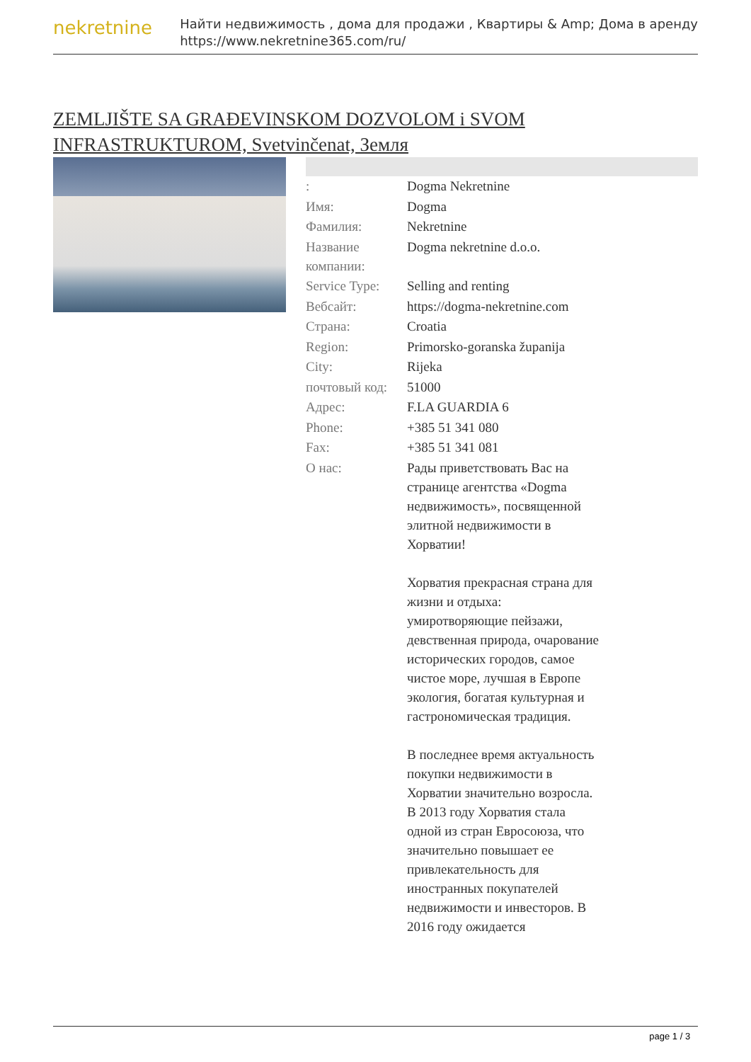nekretnine
Найти недвижимость , дома для продажи , Квартиры & Amp; Дома в аренду
https://www.nekretnine365.com/ru/
ZEMLJIŠTE SA GRAĐEVINSKOM DOZVOLOM i SVOM INFRASTRUKTUROM, Svetvinčenat, Земля
| : | Dogma Nekretnine |
| Имя: | Dogma |
| Фамилия: | Nekretnine |
| Название компании: | Dogma nekretnine d.o.o. |
| Service Type: | Selling and renting |
| Вебсайт: | https://dogma-nekretnine.com |
| Страна: | Croatia |
| Region: | Primorsko-goranska županija |
| City: | Rijeka |
| почтовый код: | 51000 |
| Адрес: | F.LA GUARDIA 6 |
| Phone: | +385 51 341 080 |
| Fax: | +385 51 341 081 |
| О нас: | Рады приветствовать Вас на странице агентства «Dogma недвижимость», посвященной элитной недвижимости в Хорватии! Хорватия прекрасная страна для жизни и отдыха: умиротворяющие пейзажи, девственная природа, очарование исторических городов, самое чистое море, лучшая в Европе экология, богатая культурная и гастрономическая традиция. В последнее время актуальность покупки недвижимости в Хорватии значительно возросла. В 2013 году Хорватия стала одной из стран Евросоюза, что значительно повышает ее привлекательность для иностранных покупателей недвижимости и инвесторов. В 2016 году ожидается |
page 1 / 3